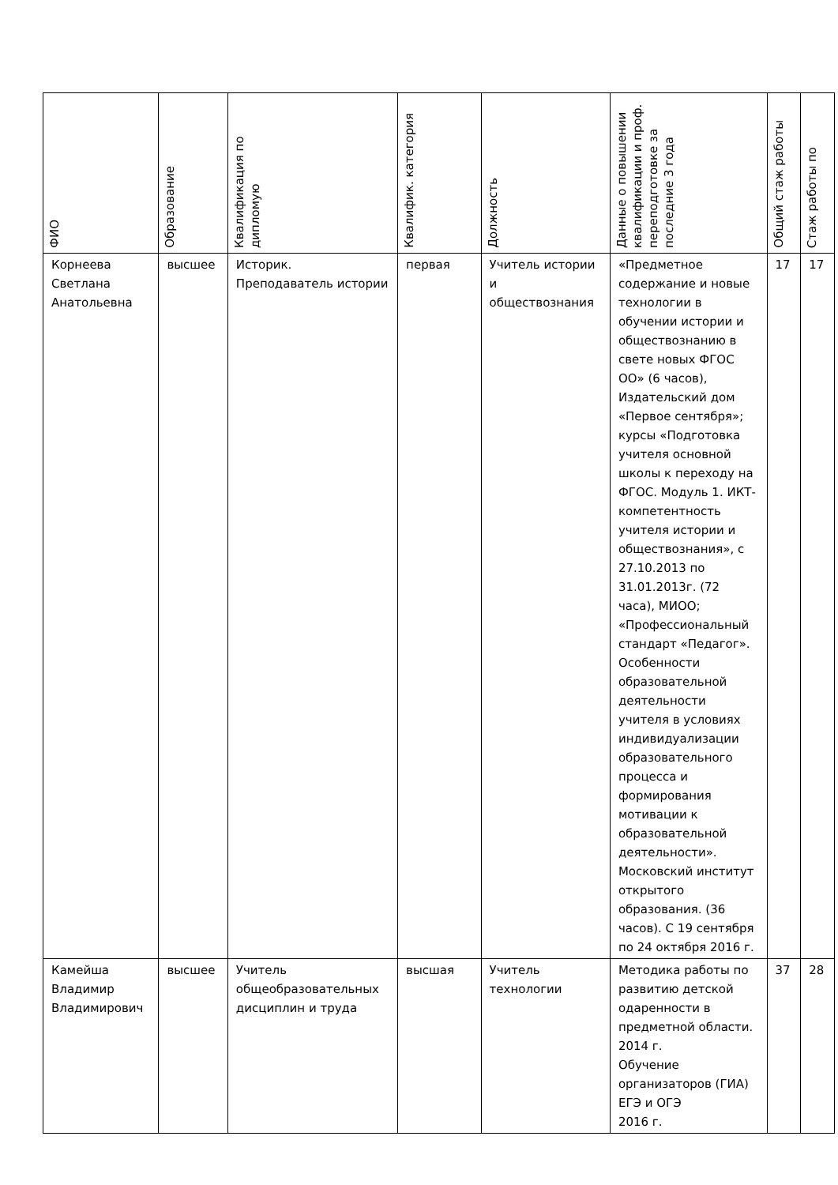| ФИО | Образование | Квалификация по дипломую | Квалифик. категория | Должность | Данные о повышении квалификации и проф. переподготовке за последние 3 года | Общий стаж работы | Стаж работы по |
| --- | --- | --- | --- | --- | --- | --- | --- |
| Корнеева Светлана Анатольевна | высшее | Историк. Преподаватель истории | первая | Учитель истории и обществознания | «Предметное содержание и новые технологии в обучении истории и обществознанию в свете новых ФГОС ОО» (6 часов), Издательский дом «Первое сентября»; курсы «Подготовка учителя основной школы к переходу на ФГОС. Модуль 1. ИКТ-компетентность учителя истории и обществознания», с 27.10.2013 по 31.01.2013г. (72 часа), МИОО; «Профессиональный стандарт «Педагог». Особенности образовательной деятельности учителя в условиях индивидуализации образовательного процесса и формирования мотивации к образовательной деятельности». Московский институт открытого образования. (36 часов). С 19 сентября по 24 октября 2016 г. | 17 | 17 |
| Камейша Владимир Владимирович | высшее | Учитель общеобразовательных дисциплин и труда | высшая | Учитель технологии | Методика работы по развитию детской одаренности в предметной области. 2014 г. Обучение организаторов (ГИА) ЕГЭ и ОГЭ 2016 г. | 37 | 28 |